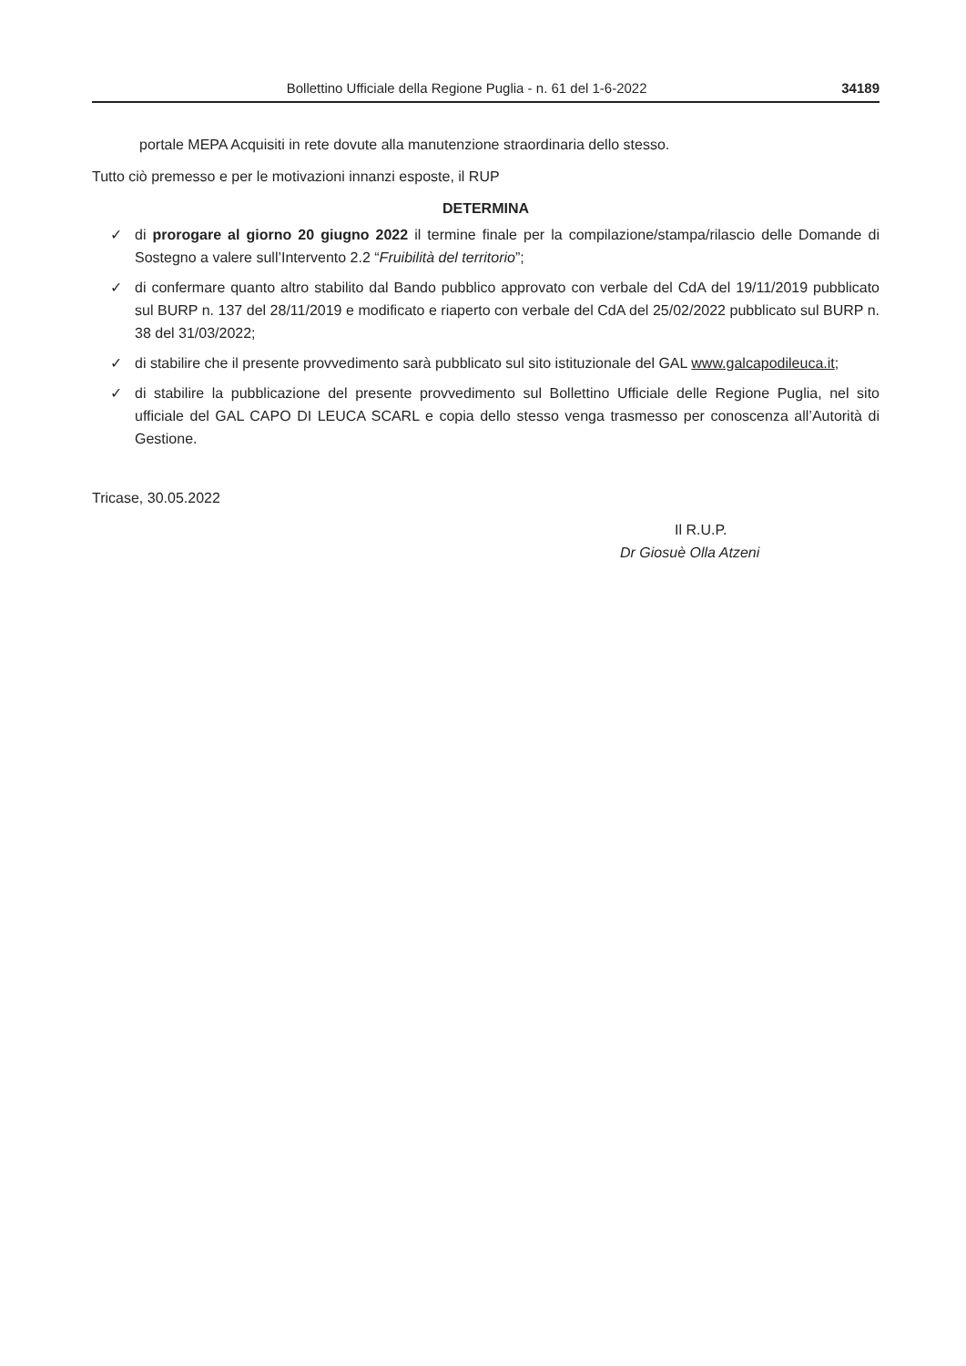Bollettino Ufficiale della Regione Puglia - n. 61 del 1-6-2022 34189
portale MEPA Acquisiti in rete dovute alla manutenzione straordinaria dello stesso.
Tutto ciò premesso e per le motivazioni innanzi esposte, il RUP
DETERMINA
✓ di prorogare al giorno 20 giugno 2022 il termine finale per la compilazione/stampa/rilascio delle Domande di Sostegno a valere sull’Intervento 2.2 “Fruibilità del territorio”;
✓ di confermare quanto altro stabilito dal Bando pubblico approvato con verbale del CdA del 19/11/2019 pubblicato sul BURP n. 137 del 28/11/2019 e modificato e riaperto con verbale del CdA del 25/02/2022 pubblicato sul BURP n. 38 del 31/03/2022;
✓ di stabilire che il presente provvedimento sarà pubblicato sul sito istituzionale del GAL www.galcapodileuca.it;
✓ di stabilire la pubblicazione del presente provvedimento sul Bollettino Ufficiale delle Regione Puglia, nel sito ufficiale del GAL CAPO DI LEUCA SCARL e copia dello stesso venga trasmesso per conoscenza all’Autorità di Gestione.
Tricase, 30.05.2022
Il R.U.P.
Dr Giosuè Olla Atzeni